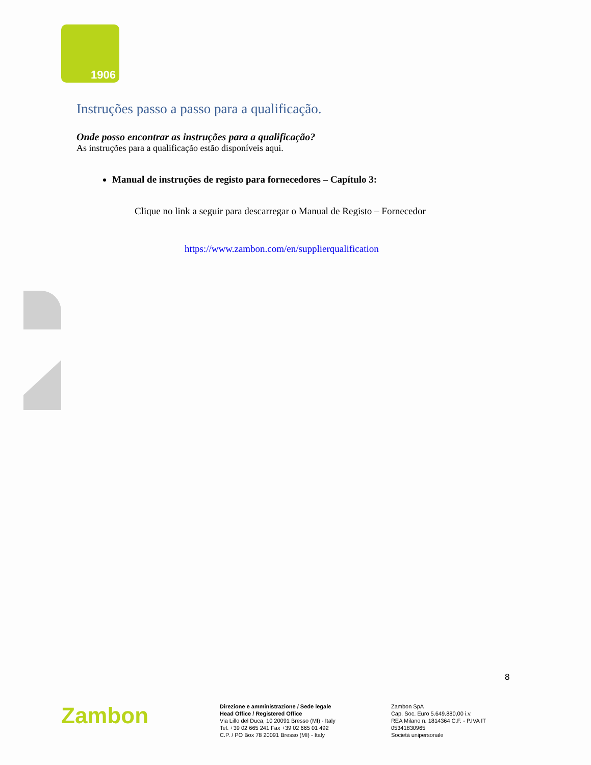1906
Instruções passo a passo para a qualificação.
Onde posso encontrar as instruções para a qualificação?
As instruções para a qualificação estão disponíveis aqui.
Manual de instruções de registo para fornecedores – Capítulo 3:
Clique no link a seguir para descarregar o Manual de Registo – Fornecedor
https://www.zambon.com/en/supplierqualification
8
Zambon
Direzione e amministrazione / Sede legale
Head Office / Registered Office
Via Lillo del Duca, 10 20091 Bresso (MI) - Italy
Tel. +39 02 665 241 Fax +39 02 665 01 492
C.P. / PO Box 78 20091 Bresso (MI) - Italy
Zambon SpA
Cap. Soc. Euro 5.649.880,00 i.v.
REA Milano n. 1814364 C.F. - P.IVA IT 05341830965
Società unipersonale